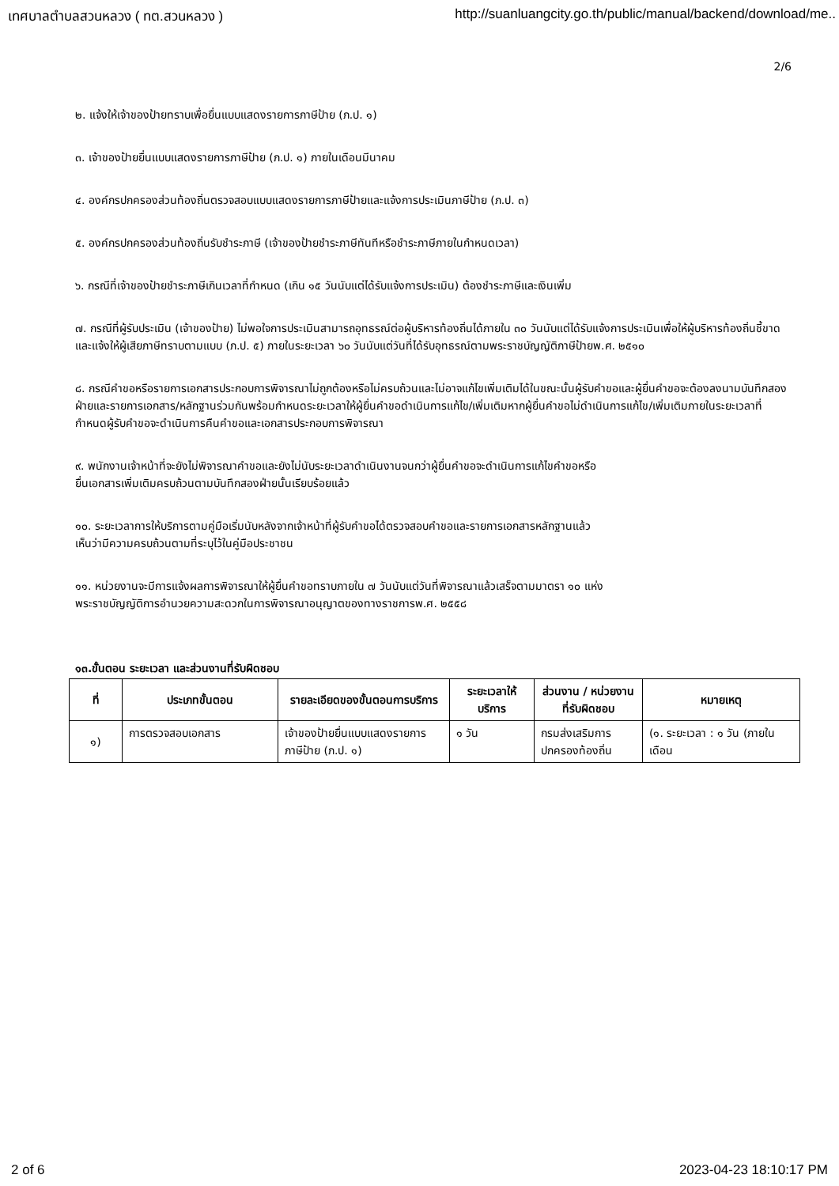เทศบาลตำบลสวนหลวง ( ทต.สวนหลวง ) http://suanluangcity.go.th/public/manual/backend/download/me..
2/6
๒. แจ้งให้เจ้าของป้ายทราบเพื่อยื่นแบบแสดงรายการภาษีป้าย (ภ.ป. ๑)
๓. เจ้าของป้ายยื่นแบบแสดงรายการภาษีป้าย (ภ.ป. ๑) ภายในเดือนมีนาคม
๔. องค์กรปกครองส่วนท้องถิ่นตรวจสอบแบบแสดงรายการภาษีป้ายและแจ้งการประเมินภาษีป้าย (ภ.ป. ๓)
๕. องค์กรปกครองส่วนท้องถิ่นรับชำระภาษี (เจ้าของป้ายชำระภาษีทันทีหรือชำระภาษีภายในกำหนดเวลา)
๖. กรณีที่เจ้าของป้ายชำระภาษีเกินเวลาที่กำหนด (เกิน ๑๕ วันนับแต่ได้รับแจ้งการประเมิน) ต้องชำระภาษีและเงินเพิ่ม
๗. กรณีที่ผู้รับประเมิน (เจ้าของป้าย) ไม่พอใจการประเมินสามารถอุทธรณ์ต่อผู้บริหารท้องถิ่นได้ภายใน ๓๐ วันนับแต่ได้รับแจ้งการประเมินเพื่อให้ผู้บริหารท้องถิ่นชี้ขาดและแจ้งให้ผู้เสียภาษีทราบตามแบบ (ภ.ป. ๕) ภายในระยะเวลา ๖๐ วันนับแต่วันที่ได้รับอุทธรณ์ตามพระราชบัญญัติภาษีป้ายพ.ศ. ๒๕๑๐
๘. กรณีคำขอหรือรายการเอกสารประกอบการพิจารณาไม่ถูกต้องหรือไม่ครบถ้วนและไม่อาจแก้ไขเพิ่มเติมได้ในขณะนั้นผู้รับคำขอและผู้ยื่นคำขอจะต้องลงนามบันทึกสองฝ่ายและรายการเอกสาร/หลักฐานร่วมกันพร้อมกำหนดระยะเวลาให้ผู้ยื่นคำขอดำเนินการแก้ไข/เพิ่มเติมหากผู้ยื่นคำขอไม่ดำเนินการแก้ไข/เพิ่มเติมภายในระยะเวลาที่กำหนดผู้รับคำขอจะดำเนินการคืนคำขอและเอกสารประกอบการพิจารณา
๙. พนักงานเจ้าหน้าที่จะยังไม่พิจารณาคำขอและยังไม่นับระยะเวลาดำเนินงานจนกว่าผู้ยื่นคำขอจะดำเนินการแก้ไขคำขอหรือ
ยื่นเอกสารเพิ่มเติมครบถ้วนตามบันทึกสองฝ่ายนั้นเรียบร้อยแล้ว
๑๐. ระยะเวลาการให้บริการตามคู่มือเริ่มนับหลังจากเจ้าหน้าที่ผู้รับคำขอได้ตรวจสอบคำขอและรายการเอกสารหลักฐานแล้ว
เห็นว่ามีความครบถ้วนตามที่ระบุไว้ในคู่มือประชาชน
๑๑. หน่วยงานจะมีการแจ้งผลการพิจารณาให้ผู้ยื่นคำขอทราบภายใน ๗ วันนับแต่วันที่พิจารณาแล้วเสร็จตามมาตรา ๑๐ แห่ง
พระราชบัญญัติการอำนวยความสะดวกในการพิจารณาอนุญาตของทางราชการพ.ศ. ๒๕๕๘
๑๓.ขั้นตอน ระยะเวลา และส่วนงานที่รับผิดชอบ
| ที่ | ประเภทขั้นตอน | รายละเอียดของขั้นตอนการบริการ | ระยะเวลาให้บริการ | ส่วนงาน / หน่วยงานที่รับผิดชอบ | หมายเหตุ |
| --- | --- | --- | --- | --- | --- |
| ๑) | การตรวจสอบเอกสาร | เจ้าของป้ายยื่นแบบแสดงรายการภาษีป้าย (ภ.ป. ๑) | ๑ วัน | กรมส่งเสริมการปกครองท้องถิ่น | (๑. ระยะเวลา : ๑ วัน (ภายในเดือน |
2 of 6 2023-04-23 18:10:17 PM